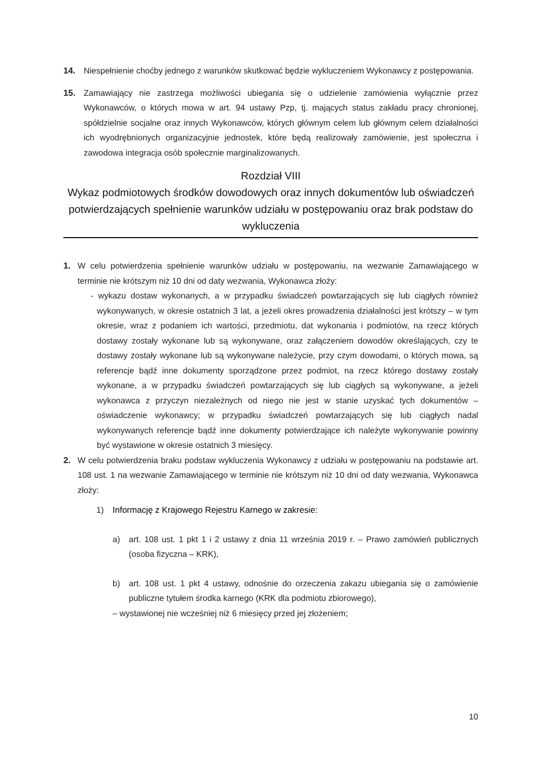14. Niespełnienie choćby jednego z warunków skutkować będzie wykluczeniem Wykonawcy z postępowania.
15. Zamawiający nie zastrzega możliwości ubiegania się o udzielenie zamówienia wyłącznie przez Wykonawców, o których mowa w art. 94 ustawy Pzp, tj. mających status zakładu pracy chronionej, spółdzielnie socjalne oraz innych Wykonawców, których głównym celem lub głównym celem działalności ich wyodrębnionych organizacyjnie jednostek, które będą realizowały zamówienie, jest społeczna i zawodowa integracja osób społecznie marginalizowanych.
Rozdział VIII
Wykaz podmiotowych środków dowodowych oraz innych dokumentów lub oświadczeń potwierdzających spełnienie warunków udziału w postępowaniu oraz brak podstaw do wykluczenia
1. W celu potwierdzenia spełnienie warunków udziału w postępowaniu, na wezwanie Zamawiającego w terminie nie krótszym niż 10 dni od daty wezwania, Wykonawca złoży:
- wykazu dostaw wykonanych, a w przypadku świadczeń powtarzających się lub ciągłych również wykonywanych, w okresie ostatnich 3 lat, a jeżeli okres prowadzenia działalności jest krótszy – w tym okresie, wraz z podaniem ich wartości, przedmiotu, dat wykonania i podmiotów, na rzecz których dostawy zostały wykonane lub są wykonywane, oraz załączeniem dowodów określających, czy te dostawy zostały wykonane lub są wykonywane należycie, przy czym dowodami, o których mowa, są referencje bądź inne dokumenty sporządzone przez podmiot, na rzecz którego dostawy zostały wykonane, a w przypadku świadczeń powtarzających się lub ciągłych są wykonywane, a jeżeli wykonawca z przyczyn niezależnych od niego nie jest w stanie uzyskać tych dokumentów – oświadczenie wykonawcy; w przypadku świadczeń powtarzających się lub ciągłych nadal wykonywanych referencje bądź inne dokumenty potwierdzające ich należyte wykonywanie powinny być wystawione w okresie ostatnich 3 miesięcy.
2. W celu potwierdzenia braku podstaw wykluczenia Wykonawcy z udziału w postępowaniu na podstawie art. 108 ust. 1 na wezwanie Zamawiającego w terminie nie krótszym niż 10 dni od daty wezwania, Wykonawca złoży:
1) Informację z Krajowego Rejestru Karnego w zakresie:
a) art. 108 ust. 1 pkt 1 i 2 ustawy z dnia 11 września 2019 r. – Prawo zamówień publicznych (osoba fizyczna – KRK),
b) art. 108 ust. 1 pkt 4 ustawy, odnośnie do orzeczenia zakazu ubiegania się o zamówienie publiczne tytułem środka karnego (KRK dla podmiotu zbiorowego),
– wystawionej nie wcześniej niż 6 miesięcy przed jej złożeniem;
10